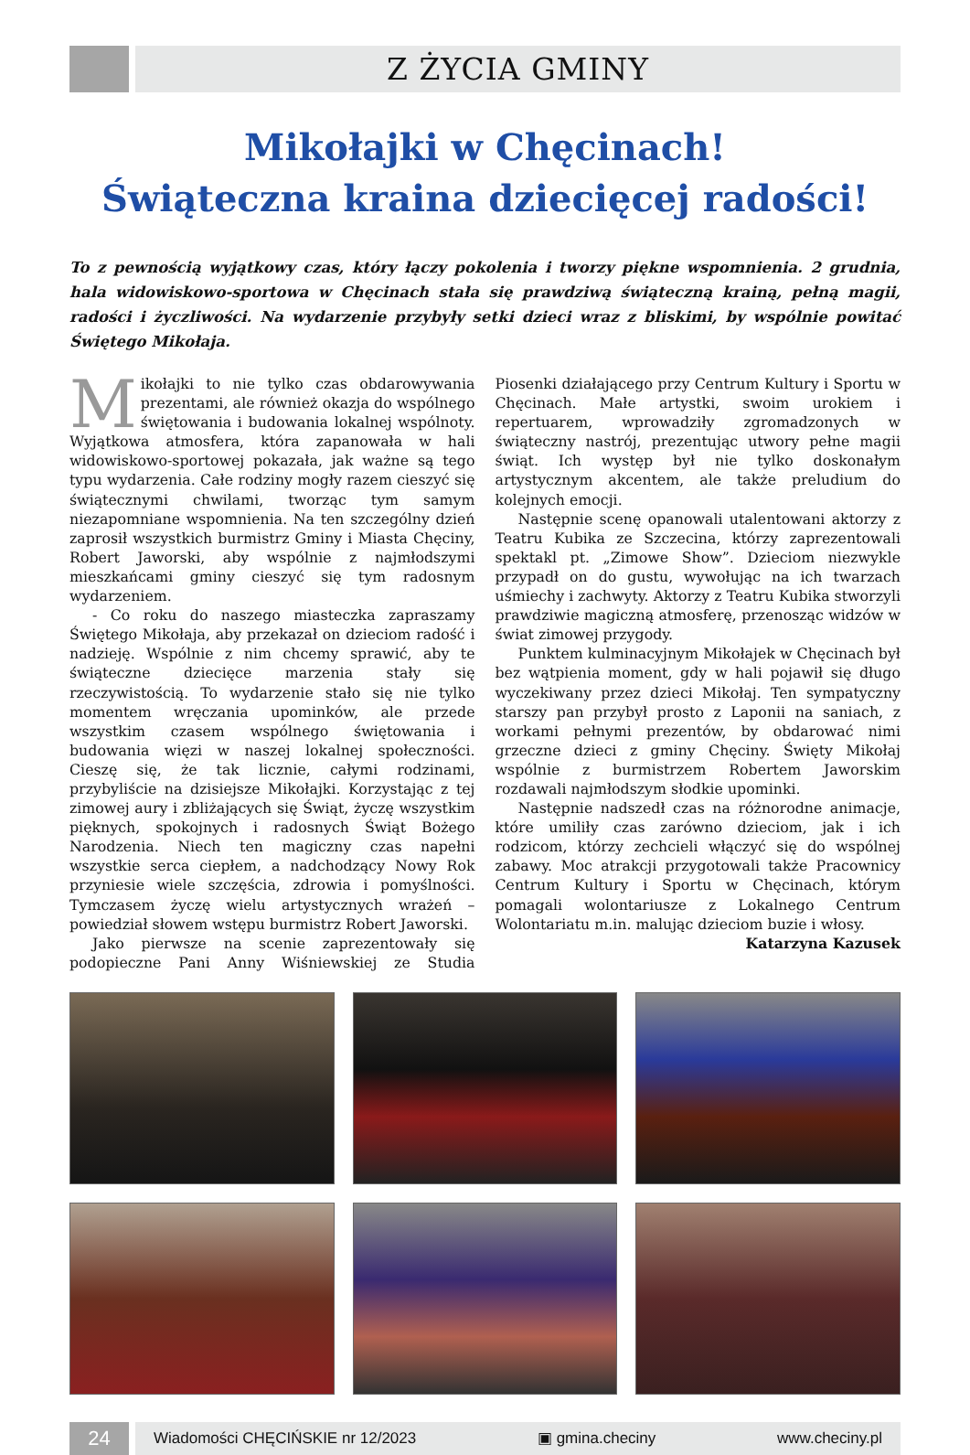Z ŻYCIA GMINY
Mikołajki w Chęcinach!
Świąteczna kraina dziecięcej radości!
To z pewnością wyjątkowy czas, który łączy pokolenia i tworzy piękne wspomnienia. 2 grudnia, hala widowiskowo-sportowa w Chęcinach stała się prawdziwą świąteczną krainą, pełną magii, radości i życzliwości. Na wydarzenie przybyły setki dzieci wraz z bliskimi, by wspólnie powitać Świętego Mikołaja.
Mikołajki to nie tylko czas obdarowywania prezentami, ale również okazja do wspólnego świętowania i budowania lokalnej wspólnoty. Wyjątkowa atmosfera, która zapanowała w hali widowiskowo-sportowej pokazała, jak ważne są tego typu wydarzenia. Całe rodziny mogły razem cieszyć się świątecznymi chwilami, tworząc tym samym niezapomniane wspomnienia. Na ten szczególny dzień zaprosił wszystkich burmistrz Gminy i Miasta Chęciny, Robert Jaworski, aby wspólnie z najmłodszymi mieszkańcami gminy cieszyć się tym radosnym wydarzeniem.
- Co roku do naszego miasteczka zapraszamy Świętego Mikołaja, aby przekazał on dzieciom radość i nadzieję. Wspólnie z nim chcemy sprawić, aby te świąteczne dziecięce marzenia stały się rzeczywistością. To wydarzenie stało się nie tylko momentem wręczania upominków, ale przede wszystkim czasem wspólnego świętowania i budowania więzi w naszej lokalnej społeczności. Cieszę się, że tak licznie, całymi rodzinami, przybyliście na dzisiejsze Mikołajki. Korzystając z tej zimowej aury i zbliżających się Świąt, życzę wszystkim pięknych, spokojnych i radosnych Świąt Bożego Narodzenia. Niech ten magiczny czas napełni wszystkie serca ciepłem, a nadchodzący Nowy Rok przyniesie wiele szczęścia, zdrowia i pomyślności. Tymczasem życzę wielu artystycznych wrażeń – powiedział słowem wstępu burmistrz Robert Jaworski.
Jako pierwsze na scenie zaprezentowały się podopieczne Pani Anny Wiśniewskiej ze Studia Piosenki działającego przy Centrum Kultury i Sportu w Chęcinach. Małe artystki, swoim urokiem i repertuarem, wprowadziły zgromadzonych w świąteczny nastrój, prezentując utwory pełne magii świąt. Ich występ był nie tylko doskonałym artystycznym akcentem, ale także preludium do kolejnych emocji.
Następnie scenę opanowali utalentowani aktorzy z Teatru Kubika ze Szczecina, którzy zaprezentowali spektakl pt. „Zimowe Show”. Dzieciom niezwykle przypadł on do gustu, wywołując na ich twarzach uśmiechy i zachwyty. Aktorzy z Teatru Kubika stworzyli prawdziwie magiczną atmosferę, przenosząc widzów w świat zimowej przygody.
Punktem kulminacyjnym Mikołajek w Chęcinach był bez wątpienia moment, gdy w hali pojawił się długo wyczekiwany przez dzieci Mikołaj. Ten sympatyczny starszy pan przybył prosto z Laponii na saniach, z workami pełnymi prezentów, by obdarować nimi grzeczne dzieci z gminy Chęciny. Święty Mikołaj wspólnie z burmistrzem Robertem Jaworskim rozdawali najmłodszym słodkie upominki.
Następnie nadszedł czas na różnorodne animacje, które umiliły czas zarówno dzieciom, jak i ich rodzicom, którzy zechcieli włączyć się do wspólnej zabawy. Moc atrakcji przygotowali także Pracownicy Centrum Kultury i Sportu w Chęcinach, którym pomagali wolontariusze z Lokalnego Centrum Wolontariatu m.in. malując dzieciom buzie i włosy.
Katarzyna Kazusek
24
Wiadomości CHĘCIŃSKIE nr 12/2023 ▣ gmina.checiny www.checiny.pl